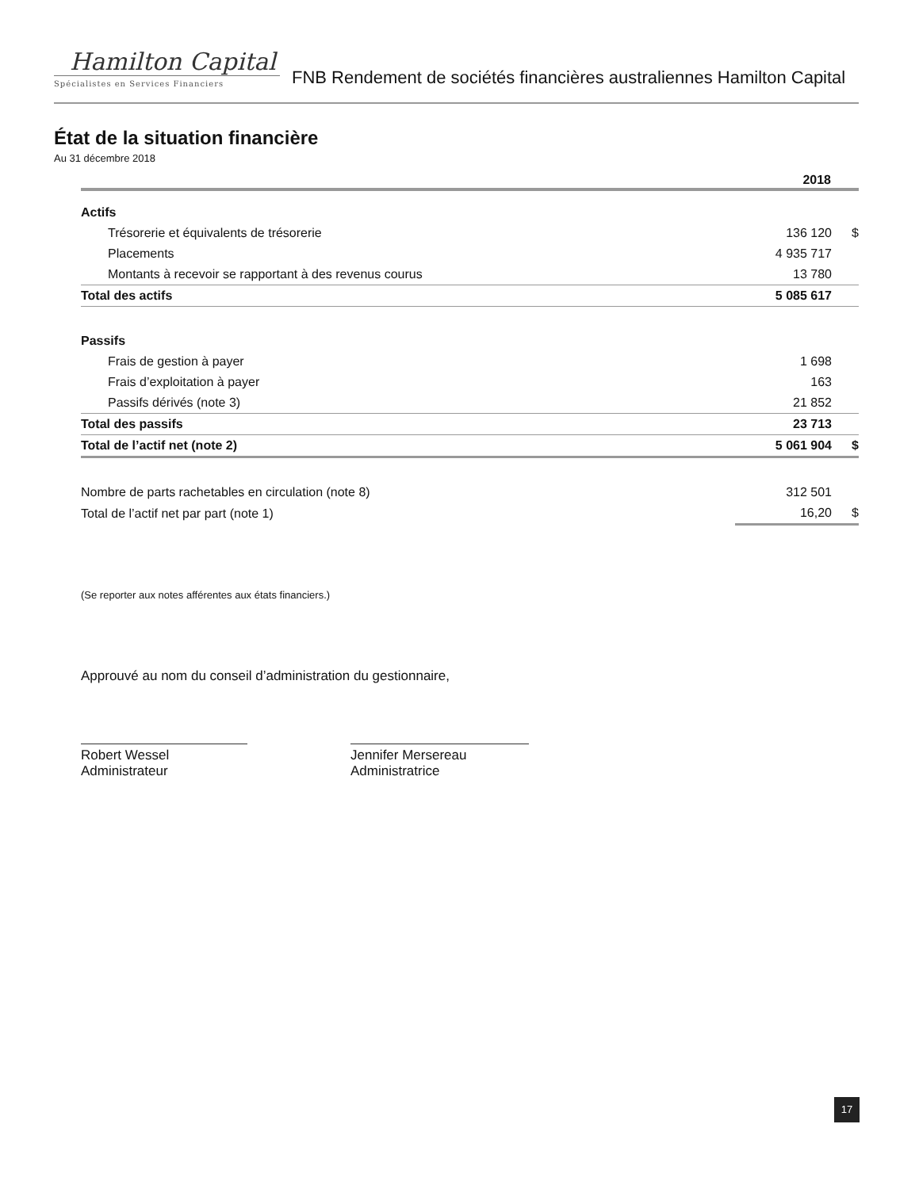Hamilton Capital
Spécialistes en Services Financiers
FNB Rendement de sociétés financières australiennes Hamilton Capital
État de la situation financière
Au 31 décembre 2018
| | 2018 | |
| Actifs | | |
| Trésorerie et équivalents de trésorerie | 136 120 | $ |
| Placements | 4 935 717 | |
| Montants à recevoir se rapportant à des revenus courus | 13 780 | |
| Total des actifs | 5 085 617 | |
| Passifs | | |
| Frais de gestion à payer | 1 698 | |
| Frais d’exploitation à payer | 163 | |
| Passifs dérivés (note 3) | 21 852 | |
| Total des passifs | 23 713 | |
| Total de l’actif net (note 2) | 5 061 904 | $ |
| Nombre de parts rachetables en circulation (note 8) | 312 501 | |
| Total de l’actif net par part (note 1) | 16,20 | $ |
(Se reporter aux notes afférentes aux états financiers.)
Approuvé au nom du conseil d’administration du gestionnaire,
Robert Wessel
Administrateur
Jennifer Mersereau
Administratrice
17